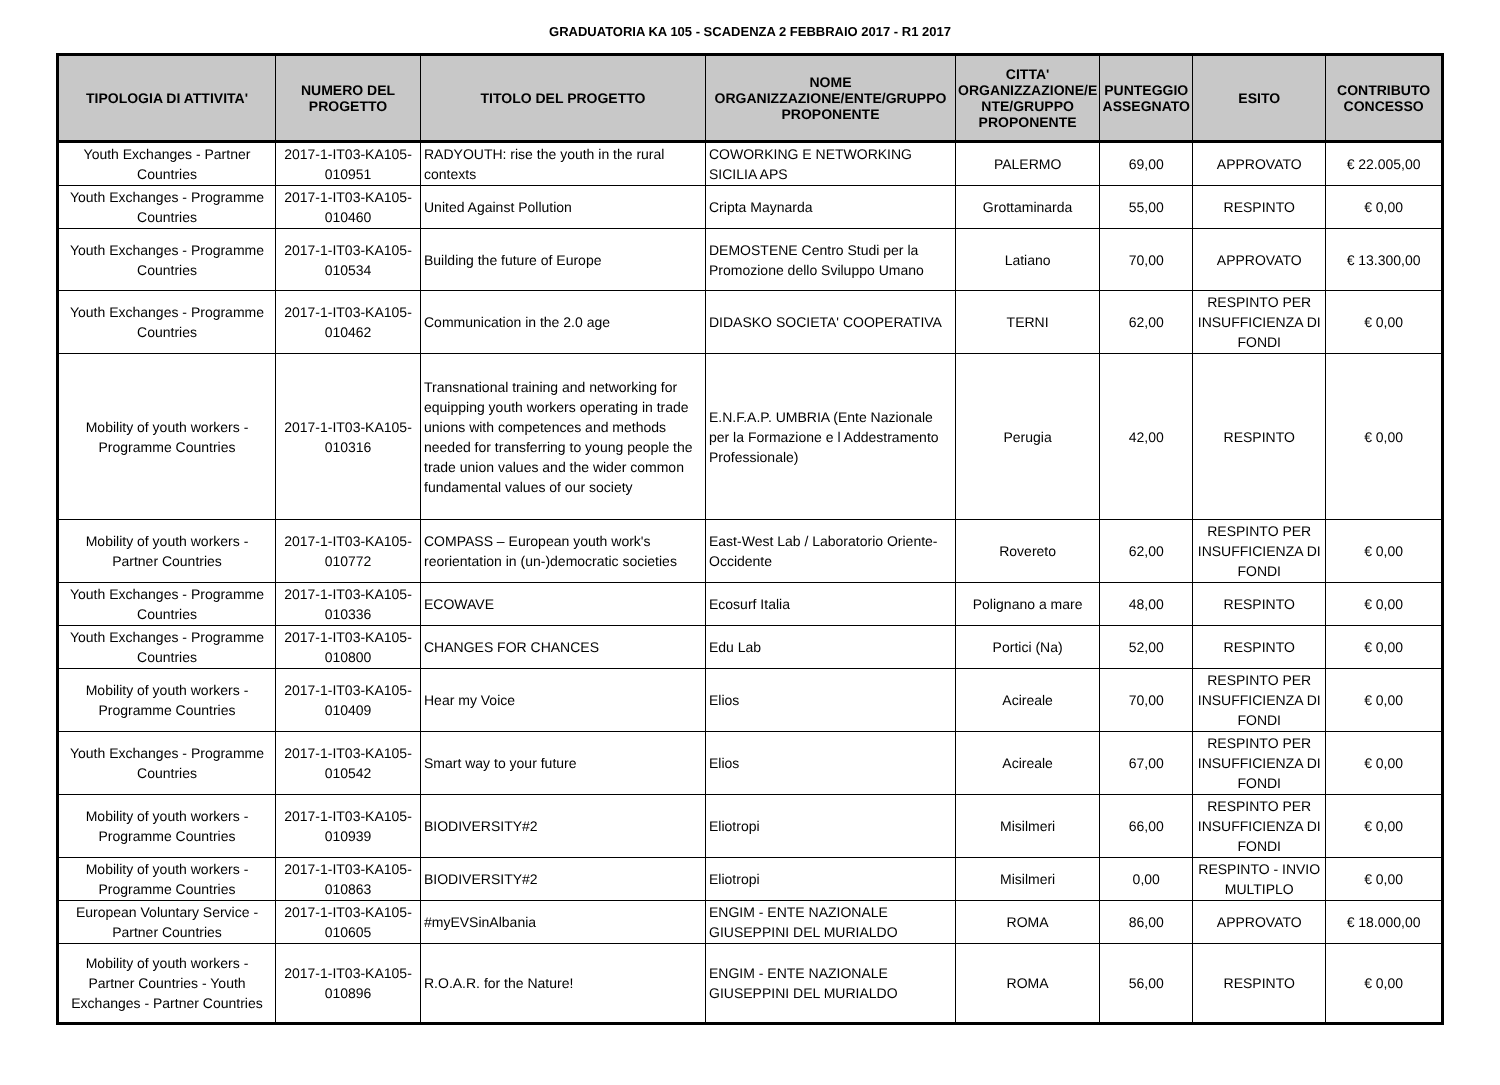GRADUATORIA KA 105 - SCADENZA 2 FEBBRAIO 2017 - R1 2017
| TIPOLOGIA DI ATTIVITA' | NUMERO DEL PROGETTO | TITOLO DEL PROGETTO | NOME ORGANIZZAZIONE/ENTE/GRUPPO PROPONENTE | CITTA' ORGANIZZAZIONE/E NTE/GRUPPO PROPONENTE | PUNTEGGIO ASSEGNATO | ESITO | CONTRIBUTO CONCESSO |
| --- | --- | --- | --- | --- | --- | --- | --- |
| Youth Exchanges - Partner Countries | 2017-1-IT03-KA105-010951 | RADYOUTH: rise the youth in the rural contexts | COWORKING E NETWORKING SICILIA APS | PALERMO | 69,00 | APPROVATO | € 22.005,00 |
| Youth Exchanges - Programme Countries | 2017-1-IT03-KA105-010460 | United Against Pollution | Cripta Maynarda | Grottaminarda | 55,00 | RESPINTO | € 0,00 |
| Youth Exchanges - Programme Countries | 2017-1-IT03-KA105-010534 | Building the future of Europe | DEMOSTENE Centro Studi per la Promozione dello Sviluppo Umano | Latiano | 70,00 | APPROVATO | € 13.300,00 |
| Youth Exchanges - Programme Countries | 2017-1-IT03-KA105-010462 | Communication in the 2.0 age | DIDASKO SOCIETA' COOPERATIVA | TERNI | 62,00 | RESPINTO PER INSUFFICIENZA DI FONDI | € 0,00 |
| Mobility of youth workers - Programme Countries | 2017-1-IT03-KA105-010316 | Transnational training and networking for equipping youth workers operating in trade unions with competences and methods needed for transferring to young people the trade union values and the wider common fundamental values of our society | E.N.F.A.P. UMBRIA (Ente Nazionale per la Formazione e l Addestramento Professionale) | Perugia | 42,00 | RESPINTO | € 0,00 |
| Mobility of youth workers - Partner Countries | 2017-1-IT03-KA105-010772 | COMPASS – European youth work's reorientation in (un-)democratic societies | East-West Lab / Laboratorio Oriente-Occidente | Rovereto | 62,00 | RESPINTO PER INSUFFICIENZA DI FONDI | € 0,00 |
| Youth Exchanges - Programme Countries | 2017-1-IT03-KA105-010336 | ECOWAVE | Ecosurf Italia | Polignano a mare | 48,00 | RESPINTO | € 0,00 |
| Youth Exchanges - Programme Countries | 2017-1-IT03-KA105-010800 | CHANGES FOR CHANCES | Edu Lab | Portici (Na) | 52,00 | RESPINTO | € 0,00 |
| Mobility of youth workers - Programme Countries | 2017-1-IT03-KA105-010409 | Hear my Voice | Elios | Acireale | 70,00 | RESPINTO PER INSUFFICIENZA DI FONDI | € 0,00 |
| Youth Exchanges - Programme Countries | 2017-1-IT03-KA105-010542 | Smart way to your future | Elios | Acireale | 67,00 | RESPINTO PER INSUFFICIENZA DI FONDI | € 0,00 |
| Mobility of youth workers - Programme Countries | 2017-1-IT03-KA105-010939 | BIODIVERSITY#2 | Eliotropi | Misilmeri | 66,00 | RESPINTO PER INSUFFICIENZA DI FONDI | € 0,00 |
| Mobility of youth workers - Programme Countries | 2017-1-IT03-KA105-010863 | BIODIVERSITY#2 | Eliotropi | Misilmeri | 0,00 | RESPINTO - INVIO MULTIPLO | € 0,00 |
| European Voluntary Service - Partner Countries | 2017-1-IT03-KA105-010605 | #myEVSinAlbania | ENGIM - ENTE NAZIONALE GIUSEPPINI DEL MURIALDO | ROMA | 86,00 | APPROVATO | € 18.000,00 |
| Mobility of youth workers - Partner Countries - Youth Exchanges - Partner Countries | 2017-1-IT03-KA105-010896 | R.O.A.R. for the Nature! | ENGIM - ENTE NAZIONALE GIUSEPPINI DEL MURIALDO | ROMA | 56,00 | RESPINTO | € 0,00 |